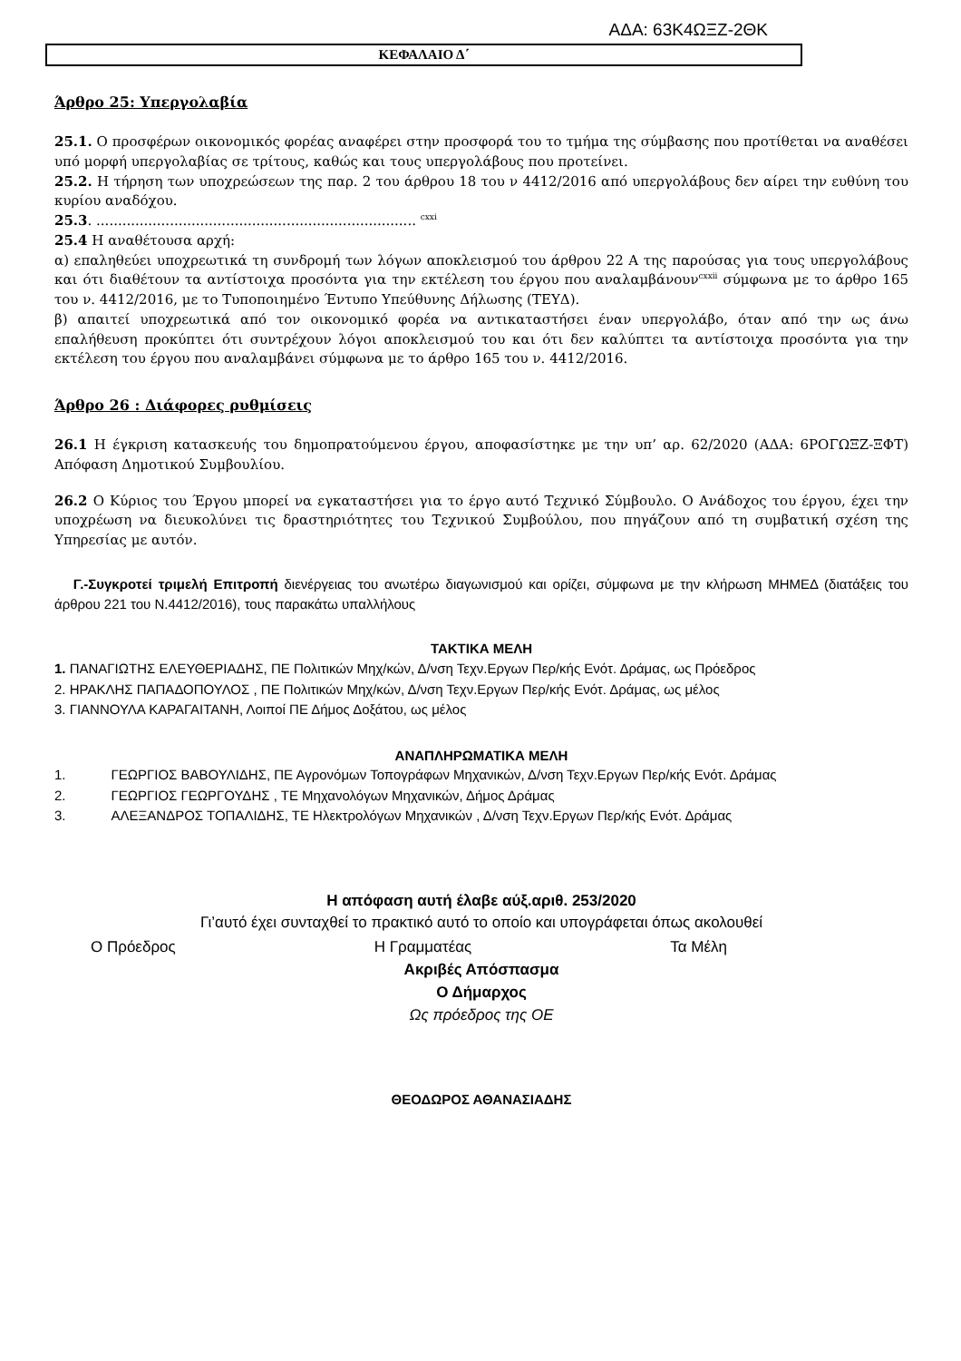ΑΔΑ: 63Κ4ΩΞΖ-2ΘΚ
ΚΕΦΑΛΑΙΟ Δ΄
Άρθρο 25: Υπεργολαβία
25.1. Ο προσφέρων οικονομικός φορέας αναφέρει στην προσφορά του το τμήμα της σύμβασης που προτίθεται να αναθέσει υπό μορφή υπεργολαβίας σε τρίτους, καθώς και τους υπεργολάβους που προτείνει.
25.2. Η τήρηση των υποχρεώσεων της παρ. 2 του άρθρου 18 του ν 4412/2016 από υπεργολάβους δεν αίρει την ευθύνη του κυρίου αναδόχου.
25.3. .......................................................................... <sup>cxxi</sup>
25.4 Η αναθέτουσα αρχή:
α) επαληθεύει υποχρεωτικά τη συνδρομή των λόγων αποκλεισμού του άρθρου 22 Α της παρούσας για τους υπεργολάβους και ότι διαθέτουν τα αντίστοιχα προσόντα για την εκτέλεση του έργου που αναλαμβάνουν<sup>cxxii</sup> σύμφωνα με το άρθρο 165 του ν. 4412/2016, με το Τυποποιημένο Έντυπο Υπεύθυνης Δήλωσης (ΤΕΥΔ).
β) απαιτεί υποχρεωτικά από τον οικονομικό φορέα να αντικαταστήσει έναν υπεργολάβο, όταν από την ως άνω επαλήθευση προκύπτει ότι συντρέχουν λόγοι αποκλεισμού του και ότι δεν καλύπτει τα αντίστοιχα προσόντα για την εκτέλεση του έργου που αναλαμβάνει σύμφωνα με το άρθρο 165 του ν. 4412/2016.
Άρθρο 26 : Διάφορες ρυθμίσεις
26.1 Η έγκριση κατασκευής του δημοπρατούμενου έργου, αποφασίστηκε με την υπ’ αρ. 62/2020 (ΑΔΑ: 6ΡΟΓΩΞΖ-ΞΦΤ) Απόφαση Δημοτικού Συμβουλίου.
26.2 Ο Κύριος του Έργου μπορεί να εγκαταστήσει για το έργο αυτό Τεχνικό Σύμβουλο. Ο Ανάδοχος του έργου, έχει την υποχρέωση να διευκολύνει τις δραστηριότητες του Τεχνικού Συμβούλου, που πηγάζουν από τη συμβατική σχέση της Υπηρεσίας με αυτόν.
Γ.-Συγκροτεί τριμελή Επιτροπή διενέργειας του ανωτέρω διαγωνισμού και ορίζει, σύμφωνα με την κλήρωση ΜΗΜΕΔ (διατάξεις του άρθρου 221 του Ν.4412/2016), τους παρακάτω υπαλλήλους
ΤΑΚΤΙΚΑ ΜΕΛΗ
1. ΠΑΝΑΓΙΩΤΗΣ ΕΛΕΥΘΕΡΙΑΔΗΣ, ΠΕ Πολιτικών Μηχ/κών, Δ/νση Τεχν.Εργων Περ/κής Ενότ. Δράμας, ως Πρόεδρος
2. ΗΡΑΚΛΗΣ ΠΑΠΑΔΟΠΟΥΛΟΣ , ΠΕ Πολιτικών Μηχ/κών, Δ/νση Τεχν.Εργων Περ/κής Ενότ. Δράμας, ως μέλος
3. ΓΙΑΝΝΟΥΛΑ ΚΑΡΑΓΑΙΤΑΝΗ, Λοιποί ΠΕ Δήμος Δοξάτου, ως μέλος
ΑΝΑΠΛΗΡΩΜΑΤΙΚΑ ΜΕΛΗ
1. ΓΕΩΡΓΙΟΣ ΒΑΒΟΥΛΙΔΗΣ, ΠΕ Αγρονόμων Τοπογράφων Μηχανικών, Δ/νση Τεχν.Εργων Περ/κής Ενότ. Δράμας
2. ΓΕΩΡΓΙΟΣ ΓΕΩΡΓΟΥΔΗΣ , ΤΕ Μηχανολόγων Μηχανικών, Δήμος Δράμας
3. ΑΛΕΞΑΝΔΡΟΣ ΤΟΠΑΛΙΔΗΣ, ΤΕ Ηλεκτρολόγων Μηχανικών , Δ/νση Τεχν.Εργων Περ/κής Ενότ. Δράμας
Η απόφαση αυτή έλαβε αύξ.αριθ. 253/2020
Γι’αυτό έχει συνταχθεί το πρακτικό αυτό το οποίο και υπογράφεται όπως ακολουθεί
Ο Πρόεδρος Η Γραμματέας Τα Μέλη
Ακριβές Απόσπασμα
Ο Δήμαρχος
Ως πρόεδρος της ΟΕ
ΘΕΟΔΩΡΟΣ ΑΘΑΝΑΣΙΑΔΗΣ